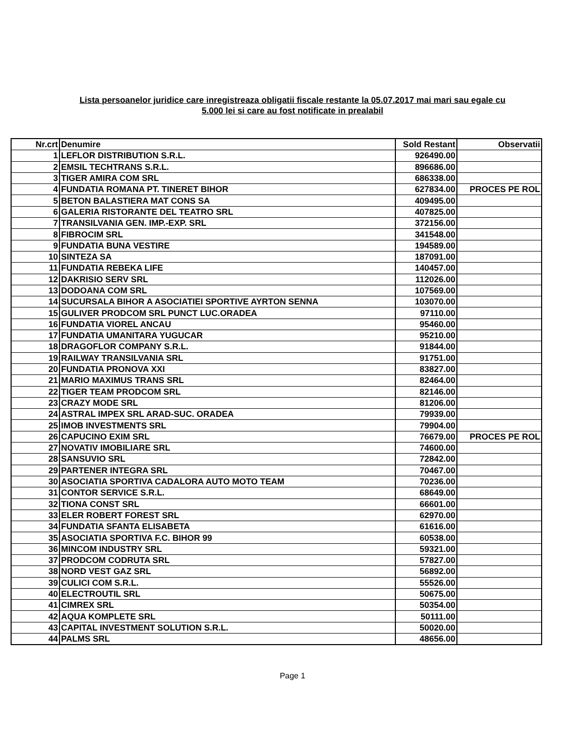Lista persoanelor juridice care inregistreaza obligatii fiscale restante la 05.07.2017 mai mari sau egale cu
5.000 lei si care au fost notificate in prealabil
| Nr.crt | Denumire | Sold Restant | Observatii |
| --- | --- | --- | --- |
| 1 | LEFLOR DISTRIBUTION S.R.L. | 926490.00 | |
| 2 | EMSIL TECHTRANS S.R.L. | 896686.00 | |
| 3 | TIGER AMIRA COM SRL | 686338.00 | |
| 4 | FUNDATIA ROMANA PT. TINERET BIHOR | 627834.00 | PROCES PE ROL |
| 5 | BETON BALASTIERA MAT CONS SA | 409495.00 | |
| 6 | GALERIA RISTORANTE DEL TEATRO SRL | 407825.00 | |
| 7 | TRANSILVANIA GEN. IMP.-EXP. SRL | 372156.00 | |
| 8 | FIBROCIM SRL | 341548.00 | |
| 9 | FUNDATIA BUNA VESTIRE | 194589.00 | |
| 10 | SINTEZA SA | 187091.00 | |
| 11 | FUNDATIA REBEKA LIFE | 140457.00 | |
| 12 | DAKRISIO SERV SRL | 112026.00 | |
| 13 | DODOANA COM SRL | 107569.00 | |
| 14 | SUCURSALA BIHOR A ASOCIATIEI SPORTIVE AYRTON SENNA | 103070.00 | |
| 15 | GULIVER PRODCOM SRL PUNCT LUC.ORADEA | 97110.00 | |
| 16 | FUNDATIA VIOREL ANCAU | 95460.00 | |
| 17 | FUNDATIA UMANITARA YUGUCAR | 95210.00 | |
| 18 | DRAGOFLOR COMPANY S.R.L. | 91844.00 | |
| 19 | RAILWAY TRANSILVANIA SRL | 91751.00 | |
| 20 | FUNDATIA PRONOVA XXI | 83827.00 | |
| 21 | MARIO MAXIMUS TRANS SRL | 82464.00 | |
| 22 | TIGER TEAM PRODCOM SRL | 82146.00 | |
| 23 | CRAZY MODE SRL | 81206.00 | |
| 24 | ASTRAL IMPEX SRL ARAD-SUC. ORADEA | 79939.00 | |
| 25 | IMOB INVESTMENTS SRL | 79904.00 | |
| 26 | CAPUCINO EXIM SRL | 76679.00 | PROCES PE ROL |
| 27 | NOVATIV IMOBILIARE SRL | 74600.00 | |
| 28 | SANSUVIO SRL | 72842.00 | |
| 29 | PARTENER INTEGRA SRL | 70467.00 | |
| 30 | ASOCIATIA SPORTIVA CADALORA AUTO MOTO TEAM | 70236.00 | |
| 31 | CONTOR SERVICE S.R.L. | 68649.00 | |
| 32 | TIONA CONST SRL | 66601.00 | |
| 33 | ELER ROBERT FOREST SRL | 62970.00 | |
| 34 | FUNDATIA SFANTA ELISABETA | 61616.00 | |
| 35 | ASOCIATIA SPORTIVA F.C. BIHOR 99 | 60538.00 | |
| 36 | MINCOM INDUSTRY SRL | 59321.00 | |
| 37 | PRODCOM CODRUTA SRL | 57827.00 | |
| 38 | NORD VEST GAZ SRL | 56892.00 | |
| 39 | CULICI COM S.R.L. | 55526.00 | |
| 40 | ELECTROUTIL SRL | 50675.00 | |
| 41 | CIMREX SRL | 50354.00 | |
| 42 | AQUA KOMPLETE SRL | 50111.00 | |
| 43 | CAPITAL INVESTMENT SOLUTION S.R.L. | 50020.00 | |
| 44 | PALMS SRL | 48656.00 | |
Page 1